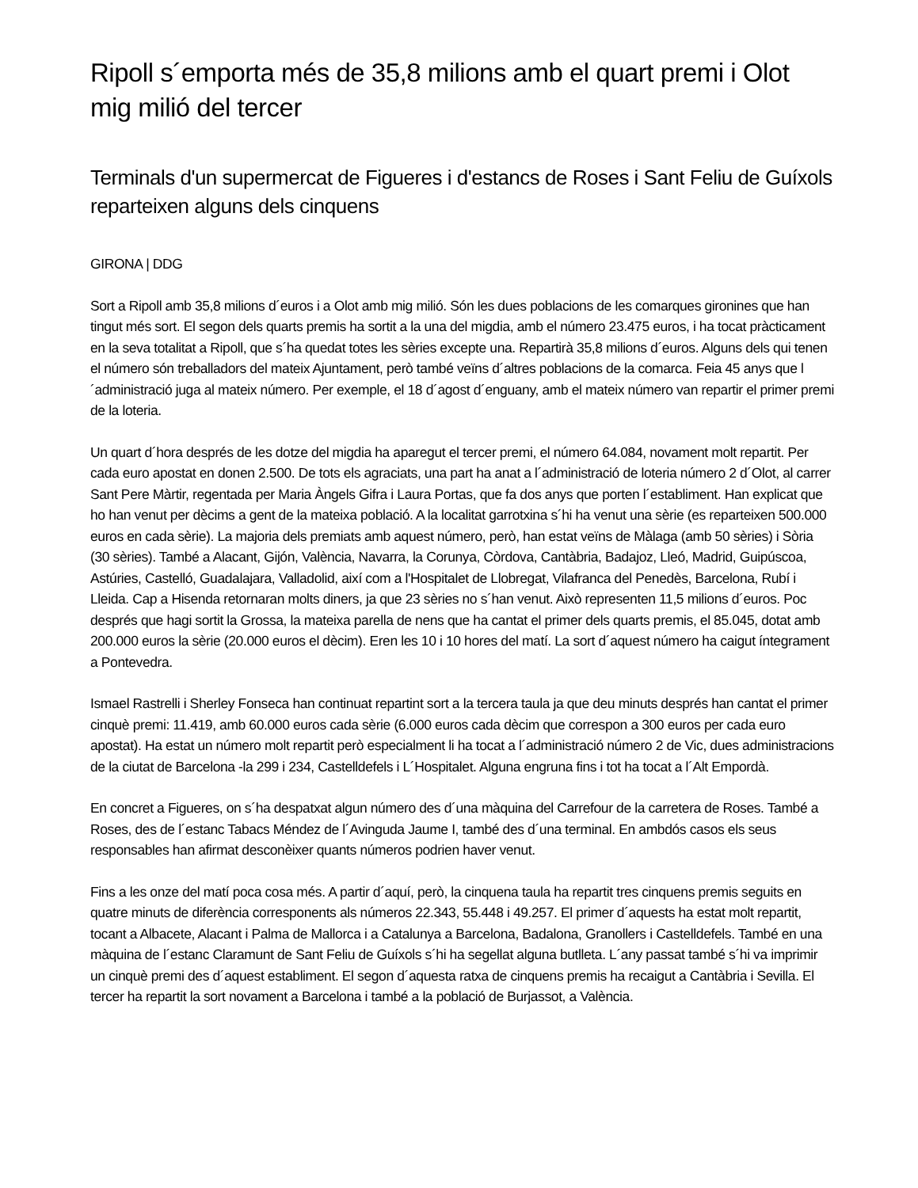Ripoll s´emporta més de 35,8 milions amb el quart premi i Olot mig milió del tercer
Terminals d'un supermercat de Figueres i d'estancs de Roses i Sant Feliu de Guíxols reparteixen alguns dels cinquens
GIRONA | DDG
Sort a Ripoll amb 35,8 milions d´euros i a Olot amb mig milió. Són les dues poblacions de les comarques gironines que han tingut més sort. El segon dels quarts premis ha sortit a la una del migdia, amb el número 23.475 euros, i ha tocat pràcticament en la seva totalitat a Ripoll, que s´ha quedat totes les sèries excepte una. Repartirà 35,8 milions d´euros. Alguns dels qui tenen el número són treballadors del mateix Ajuntament, però també veïns d´altres poblacions de la comarca. Feia 45 anys que l´administració juga al mateix número. Per exemple, el 18 d´agost d´enguany, amb el mateix número van repartir el primer premi de la loteria.
Un quart d´hora després de les dotze del migdia ha aparegut el tercer premi, el número 64.084, novament molt repartit. Per cada euro apostat en donen 2.500. De tots els agraciats, una part ha anat a l´administració de loteria número 2 d´Olot, al carrer Sant Pere Màrtir, regentada per Maria Àngels Gifra i Laura Portas, que fa dos anys que porten l´establiment. Han explicat que ho han venut per dècims a gent de la mateixa població. A la localitat garrotxina s´hi ha venut una sèrie (es reparteixen 500.000 euros en cada sèrie). La majoria dels premiats amb aquest número, però, han estat veïns de Màlaga (amb 50 sèries) i Sòria (30 sèries). També a Alacant, Gijón, València, Navarra, la Corunya, Còrdova, Cantàbria, Badajoz, Lleó, Madrid, Guipúscoa, Astúries, Castelló, Guadalajara, Valladolid, així com a l'Hospitalet de Llobregat, Vilafranca del Penedès, Barcelona, Rubí i Lleida. Cap a Hisenda retornaran molts diners, ja que 23 sèries no s´han venut. Això representen 11,5 milions d´euros. Poc després que hagi sortit la Grossa, la mateixa parella de nens que ha cantat el primer dels quarts premis, el 85.045, dotat amb 200.000 euros la sèrie (20.000 euros el dècim). Eren les 10 i 10 hores del matí. La sort d´aquest número ha caigut íntegrament a Pontevedra.
Ismael Rastrelli i Sherley Fonseca han continuat repartint sort a la tercera taula ja que deu minuts després han cantat el primer cinquè premi: 11.419, amb 60.000 euros cada sèrie (6.000 euros cada dècim que correspon a 300 euros per cada euro apostat). Ha estat un número molt repartit però especialment li ha tocat a l´administració número 2 de Vic, dues administracions de la ciutat de Barcelona -la 299 i 234, Castelldefels i L´Hospitalet. Alguna engruna fins i tot ha tocat a l´Alt Empordà.
En concret a Figueres, on s´ha despatxat algun número des d´una màquina del Carrefour de la carretera de Roses. També a Roses, des de l´estanc Tabacs Méndez de l´Avinguda Jaume I, també des d´una terminal. En ambdós casos els seus responsables han afirmat desconèixer quants números podrien haver venut.
Fins a les onze del matí poca cosa més. A partir d´aquí, però, la cinquena taula ha repartit tres cinquens premis seguits en quatre minuts de diferència corresponents als números 22.343, 55.448 i 49.257. El primer d´aquests ha estat molt repartit, tocant a Albacete, Alacant i Palma de Mallorca i a Catalunya a Barcelona, Badalona, Granollers i Castelldefels. També en una màquina de l´estanc Claramunt de Sant Feliu de Guíxols s´hi ha segellat alguna butlleta. L´any passat també s´hi va imprimir un cinquè premi des d´aquest establiment. El segon d´aquesta ratxa de cinquens premis ha recaigut a Cantàbria i Sevilla. El tercer ha repartit la sort novament a Barcelona i també a la població de Burjassot, a València.